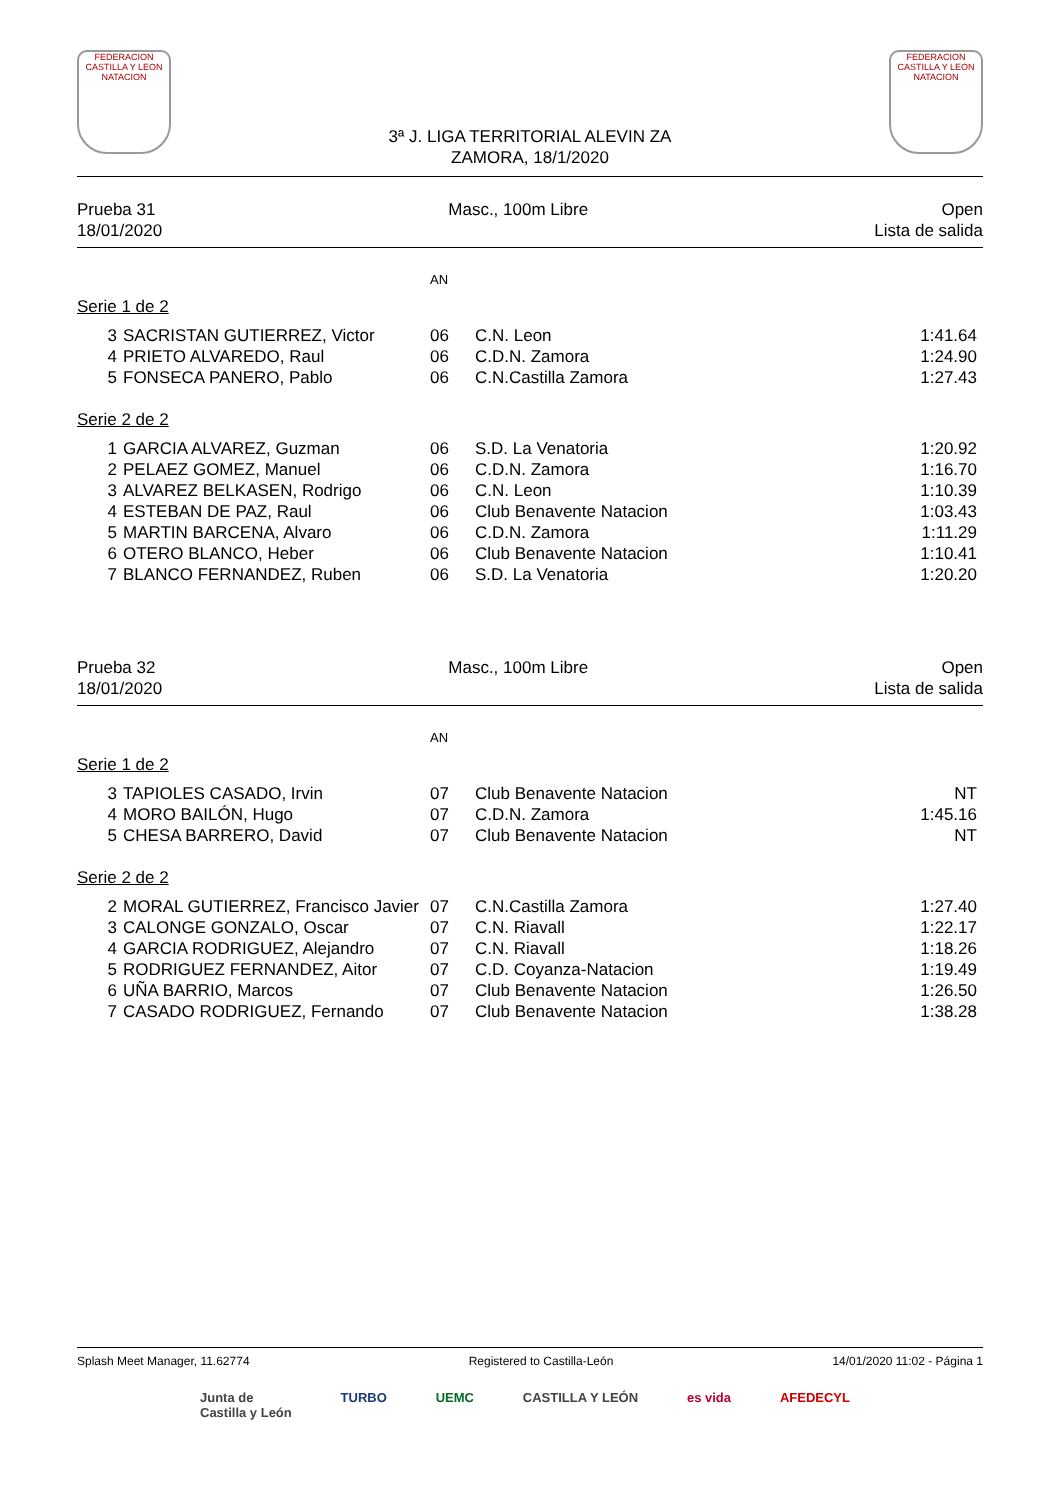FEDERACION CASTILLA Y LEON NATACION
3ª J. LIGA TERRITORIAL ALEVIN ZA
ZAMORA, 18/1/2020
FEDERACION CASTILLA Y LEON NATACION
Prueba 31
18/01/2020
Masc., 100m Libre Open
Lista de salida
AN
Serie 1 de 2
| 3 | SACRISTAN GUTIERREZ, Victor | 06 | C.N. Leon | 1:41.64 |
| 4 | PRIETO ALVAREDO, Raul | 06 | C.D.N. Zamora | 1:24.90 |
| 5 | FONSECA PANERO, Pablo | 06 | C.N.Castilla Zamora | 1:27.43 |
Serie 2 de 2
| 1 | GARCIA ALVAREZ, Guzman | 06 | S.D. La Venatoria | 1:20.92 |
| 2 | PELAEZ GOMEZ, Manuel | 06 | C.D.N. Zamora | 1:16.70 |
| 3 | ALVAREZ BELKASEN, Rodrigo | 06 | C.N. Leon | 1:10.39 |
| 4 | ESTEBAN DE PAZ, Raul | 06 | Club Benavente Natacion | 1:03.43 |
| 5 | MARTIN BARCENA, Alvaro | 06 | C.D.N. Zamora | 1:11.29 |
| 6 | OTERO BLANCO, Heber | 06 | Club Benavente Natacion | 1:10.41 |
| 7 | BLANCO FERNANDEZ, Ruben | 06 | S.D. La Venatoria | 1:20.20 |
Prueba 32
18/01/2020
Masc., 100m Libre Open
Lista de salida
AN
Serie 1 de 2
| 3 | TAPIOLES CASADO, Irvin | 07 | Club Benavente Natacion | NT |
| 4 | MORO BAILÓN, Hugo | 07 | C.D.N. Zamora | 1:45.16 |
| 5 | CHESA BARRERO, David | 07 | Club Benavente Natacion | NT |
Serie 2 de 2
| 2 | MORAL GUTIERREZ, Francisco Javier | 07 | C.N.Castilla Zamora | 1:27.40 |
| 3 | CALONGE GONZALO, Oscar | 07 | C.N. Riavall | 1:22.17 |
| 4 | GARCIA RODRIGUEZ, Alejandro | 07 | C.N. Riavall | 1:18.26 |
| 5 | RODRIGUEZ FERNANDEZ, Aitor | 07 | C.D. Coyanza-Natacion | 1:19.49 |
| 6 | UÑA BARRIO, Marcos | 07 | Club Benavente Natacion | 1:26.50 |
| 7 | CASADO RODRIGUEZ, Fernando | 07 | Club Benavente Natacion | 1:38.28 |
Splash Meet Manager, 11.62774 Registered to Castilla-León 14/01/2020 11:02 - Página 1
Junta de
Castilla y León TURBO UEMC CASTILLA Y LEÓN es vida AFEDECYL